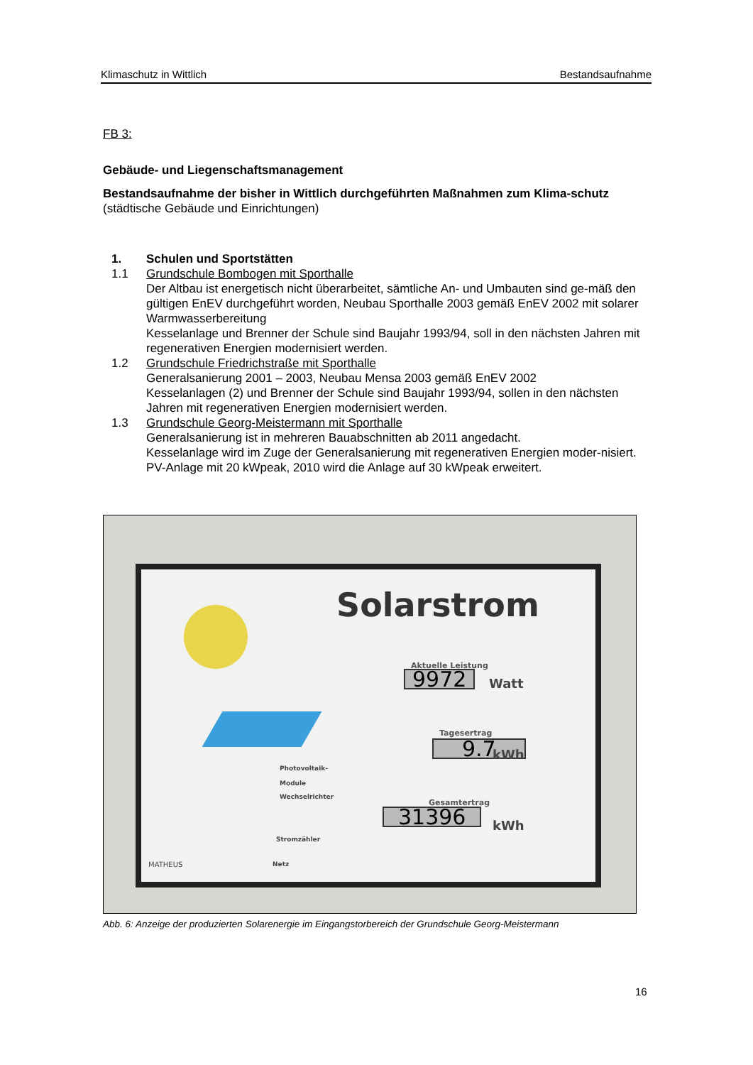Klimaschutz in Wittlich Bestandsaufnahme
FB 3:
Gebäude- und Liegenschaftsmanagement
Bestandsaufnahme der bisher in Wittlich durchgeführten Maßnahmen zum Klima-schutz (städtische Gebäude und Einrichtungen)
1. Schulen und Sportstätten
1.1 Grundschule Bombogen mit Sporthalle
Der Altbau ist energetisch nicht überarbeitet, sämtliche An- und Umbauten sind ge-mäß den gültigen EnEV durchgeführt worden, Neubau Sporthalle 2003 gemäß EnEV 2002 mit solarer Warmwasserbereitung
Kesselanlage und Brenner der Schule sind Baujahr 1993/94, soll in den nächsten Jahren mit regenerativen Energien modernisiert werden.
1.2 Grundschule Friedrichstraße mit Sporthalle
Generalsanierung 2001 – 2003, Neubau Mensa 2003 gemäß EnEV 2002
Kesselanlagen (2) und Brenner der Schule sind Baujahr 1993/94, sollen in den nächsten Jahren mit regenerativen Energien modernisiert werden.
1.3 Grundschule Georg-Meistermann mit Sporthalle
Generalsanierung ist in mehreren Bauabschnitten ab 2011 angedacht.
Kesselanlage wird im Zuge der Generalsanierung mit regenerativen Energien moder-nisiert. PV-Anlage mit 20 kWpeak, 2010 wird die Anlage auf 30 kWpeak erweitert.
Solarstrom
Aktuelle Leistung
9972 Watt
Tagesertrag
9.7 kWh
Gesamtertrag
31396 kWh
Photovoltaik-
Module
Wechselrichter
Stromzähler
Netz
MATHEUS
Abb. 6: Anzeige der produzierten Solarenergie im Eingangstorbereich der Grundschule Georg-Meistermann
16